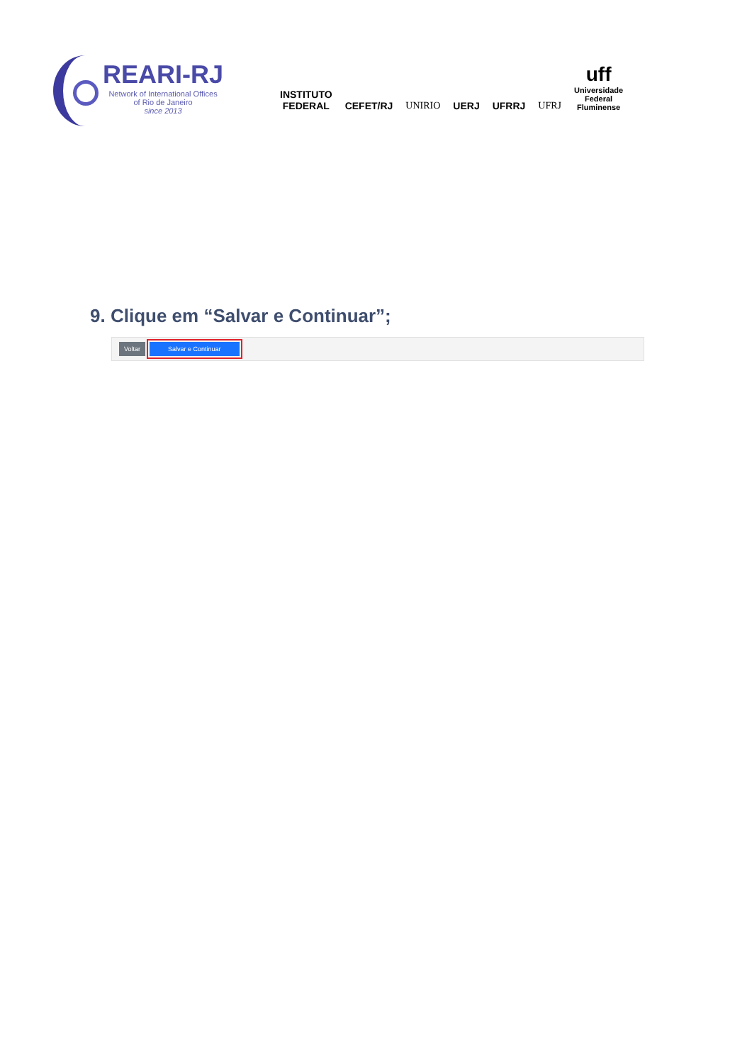REARI-RJ
Network of International Offices
of Rio de Janeiro
since 2013
INSTITUTO
FEDERAL
CEFET/RJ
UNIRIO
UERJ
UFRRJ
UFRJ
uff
Universidade
Federal
Fluminense
9. Clique em “Salvar e Continuar”;
Voltar Salvar e Continuar